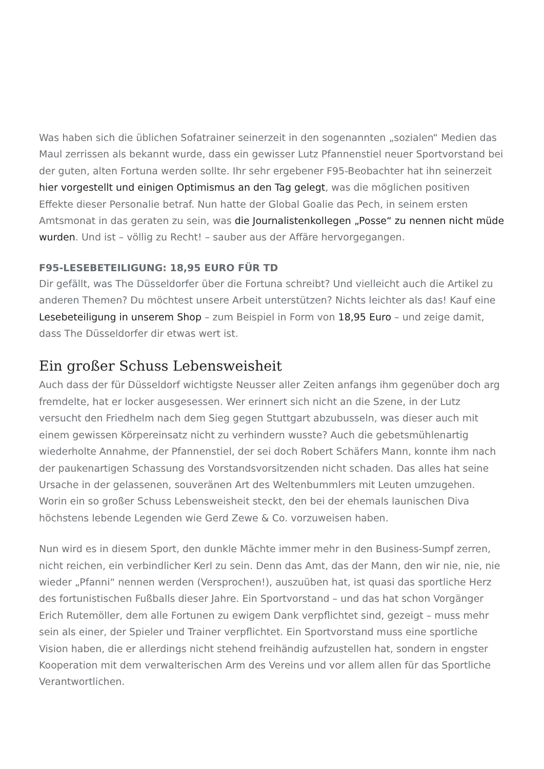Was haben sich die üblichen Sofatrainer seinerzeit in den sogenannten „sozialen“ Medien das Maul zerrissen als bekannt wurde, dass ein gewisser Lutz Pfannenstiel neuer Sportvorstand bei der guten, alten Fortuna werden sollte. Ihr sehr ergebener F95-Beobachter hat ihn seinerzeit hier vorgestellt und einigen Optimismus an den Tag gelegt, was die möglichen positiven Effekte dieser Personalie betraf. Nun hatte der Global Goalie das Pech, in seinem ersten Amtsmonat in das geraten zu sein, was die Journalistenkollegen „Posse“ zu nennen nicht müde wurden. Und ist – völlig zu Recht! – sauber aus der Affäre hervorgegangen.
F95-LESEBETEILIGUNG: 18,95 EURO FÜR TD
Dir gefällt, was The Düsseldorfer über die Fortuna schreibt? Und vielleicht auch die Artikel zu anderen Themen? Du möchtest unsere Arbeit unterstützen? Nichts leichter als das! Kauf eine Lesebeteiligung in unserem Shop – zum Beispiel in Form von 18,95 Euro – und zeige damit, dass The Düsseldorfer dir etwas wert ist.
Ein großer Schuss Lebensweisheit
Auch dass der für Düsseldorf wichtigste Neusser aller Zeiten anfangs ihm gegenüber doch arg fremdelte, hat er locker ausgesessen. Wer erinnert sich nicht an die Szene, in der Lutz versucht den Friedhelm nach dem Sieg gegen Stuttgart abzubusseln, was dieser auch mit einem gewissen Körpereinsatz nicht zu verhindern wusste? Auch die gebetsmühlenartig wiederholte Annahme, der Pfannenstiel, der sei doch Robert Schäfers Mann, konnte ihm nach der paukenartigen Schassung des Vorstandsvorsitzenden nicht schaden. Das alles hat seine Ursache in der gelassenen, souveränen Art des Weltenbummlers mit Leuten umzugehen. Worin ein so großer Schuss Lebensweisheit steckt, den bei der ehemals launischen Diva höchstens lebende Legenden wie Gerd Zewe & Co. vorzuweisen haben.
Nun wird es in diesem Sport, den dunkle Mächte immer mehr in den Business-Sumpf zerren, nicht reichen, ein verbindlicher Kerl zu sein. Denn das Amt, das der Mann, den wir nie, nie, nie wieder „Pfanni“ nennen werden (Versprochen!), auszuüben hat, ist quasi das sportliche Herz des fortunistischen Fußballs dieser Jahre. Ein Sportvorstand – und das hat schon Vorgänger Erich Rutemöller, dem alle Fortunen zu ewigem Dank verpflichtet sind, gezeigt – muss mehr sein als einer, der Spieler und Trainer verpflichtet. Ein Sportvorstand muss eine sportliche Vision haben, die er allerdings nicht stehend freihändig aufzustellen hat, sondern in engster Kooperation mit dem verwalterischen Arm des Vereins und vor allem allen für das Sportliche Verantwortlichen.